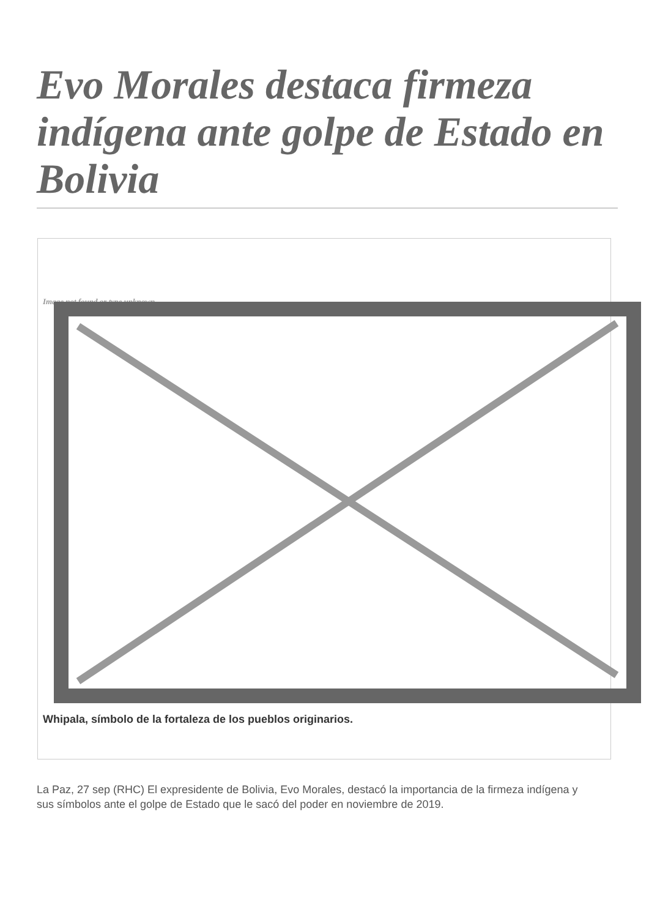Evo Morales destaca firmeza indígena ante golpe de Estado en Bolivia
Image not found or type unknown
Whipala, símbolo de la fortaleza de los pueblos originarios.
La Paz, 27 sep (RHC) El expresidente de Bolivia, Evo Morales, destacó la importancia de la firmeza indígena y sus símbolos ante el golpe de Estado que le sacó del poder en noviembre de 2019.